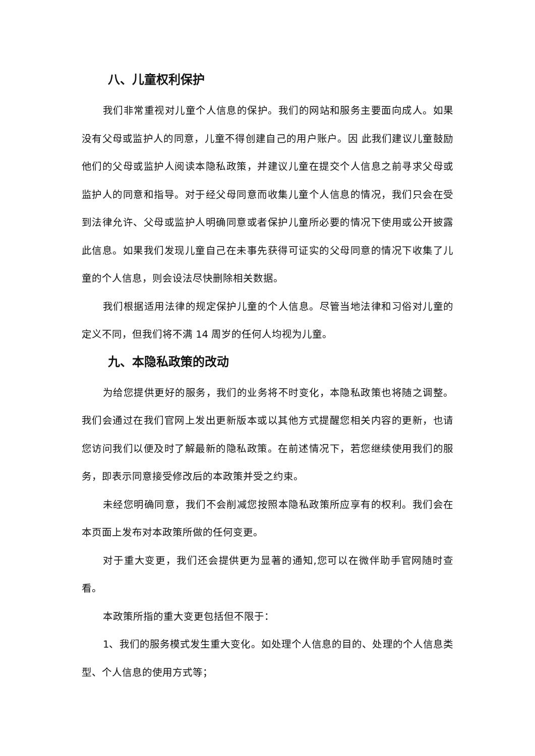八、儿童权利保护
我们非常重视对儿童个人信息的保护。我们的网站和服务主要面向成人。如果没有父母或监护人的同意，儿童不得创建自己的用户账户。因 此我们建议儿童鼓励他们的父母或监护人阅读本隐私政策，并建议儿童在提交个人信息之前寻求父母或监护人的同意和指导。对于经父母同意而收集儿童个人信息的情况，我们只会在受到法律允许、父母或监护人明确同意或者保护儿童所必要的情况下使用或公开披露此信息。如果我们发现儿童自己在未事先获得可证实的父母同意的情况下收集了儿童的个人信息，则会设法尽快删除相关数据。
我们根据适用法律的规定保护儿童的个人信息。尽管当地法律和习俗对儿童的定义不同，但我们将不满 14 周岁的任何人均视为儿童。
九、本隐私政策的改动
为给您提供更好的服务，我们的业务将不时变化，本隐私政策也将随之调整。我们会通过在我们官网上发出更新版本或以其他方式提醒您相关内容的更新，也请您访问我们以便及时了解最新的隐私政策。在前述情况下，若您继续使用我们的服务，即表示同意接受修改后的本政策并受之约束。
未经您明确同意，我们不会削减您按照本隐私政策所应享有的权利。我们会在本页面上发布对本政策所做的任何变更。
对于重大变更，我们还会提供更为显著的通知,您可以在微伴助手官网随时查看。
本政策所指的重大变更包括但不限于：
1、我们的服务模式发生重大变化。如处理个人信息的目的、处理的个人信息类型、个人信息的使用方式等；